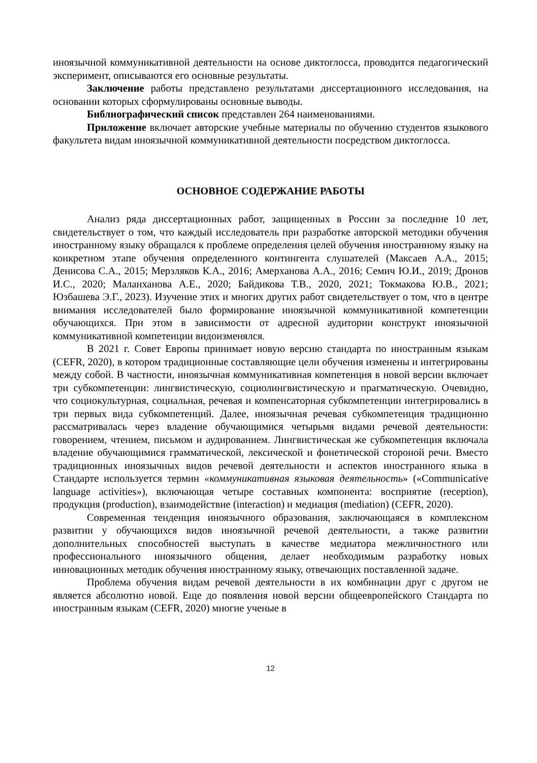иноязычной коммуникативной деятельности на основе диктоглосса, проводится педагогический эксперимент, описываются его основные результаты.
Заключение работы представлено результатами диссертационного исследования, на основании которых сформулированы основные выводы.
Библиографический список представлен 264 наименованиями.
Приложение включает авторские учебные материалы по обучению студентов языкового факультета видам иноязычной коммуникативной деятельности посредством диктоглосса.
ОСНОВНОЕ СОДЕРЖАНИЕ РАБОТЫ
Анализ ряда диссертационных работ, защищенных в России за последние 10 лет, свидетельствует о том, что каждый исследователь при разработке авторской методики обучения иностранному языку обращался к проблеме определения целей обучения иностранному языку на конкретном этапе обучения определенного контингента слушателей (Максаев А.А., 2015; Денисова С.А., 2015; Мерзляков К.А., 2016; Амерханова А.А., 2016; Семич Ю.И., 2019; Дронов И.С., 2020; Маланханова А.Е., 2020; Байдикова Т.В., 2020, 2021; Токмакова Ю.В., 2021; Юзбашева Э.Г., 2023). Изучение этих и многих других работ свидетельствует о том, что в центре внимания исследователей было формирование иноязычной коммуникативной компетенции обучающихся. При этом в зависимости от адресной аудитории конструкт иноязычной коммуникативной компетенции видоизменялся.
В 2021 г. Совет Европы принимает новую версию стандарта по иностранным языкам (CEFR, 2020), в котором традиционные составляющие цели обучения изменены и интегрированы между собой. В частности, иноязычная коммуникативная компетенция в новой версии включает три субкомпетенции: лингвистическую, социолингвистическую и прагматическую. Очевидно, что социокультурная, социальная, речевая и компенсаторная субкомпетенции интегрировались в три первых вида субкомпетенций. Далее, иноязычная речевая субкомпетенция традиционно рассматривалась через владение обучающимися четырьмя видами речевой деятельности: говорением, чтением, письмом и аудированием. Лингвистическая же субкомпетенция включала владение обучающимися грамматической, лексической и фонетической стороной речи. Вместо традиционных иноязычных видов речевой деятельности и аспектов иностранного языка в Стандарте используется термин «коммуникативная языковая деятельность» («Communicative language activities»), включающая четыре составных компонента: восприятие (reception), продукция (production), взаимодействие (interaction) и медиация (mediation) (CEFR, 2020).
Современная тенденция иноязычного образования, заключающаяся в комплексном развитии у обучающихся видов иноязычной речевой деятельности, а также развитии дополнительных способностей выступать в качестве медиатора межличностного или профессионального иноязычного общения, делает необходимым разработку новых инновационных методик обучения иностранному языку, отвечающих поставленной задаче.
Проблема обучения видам речевой деятельности в их комбинации друг с другом не является абсолютно новой. Еще до появления новой версии общеевропейского Стандарта по иностранным языкам (CEFR, 2020) многие ученые в
12